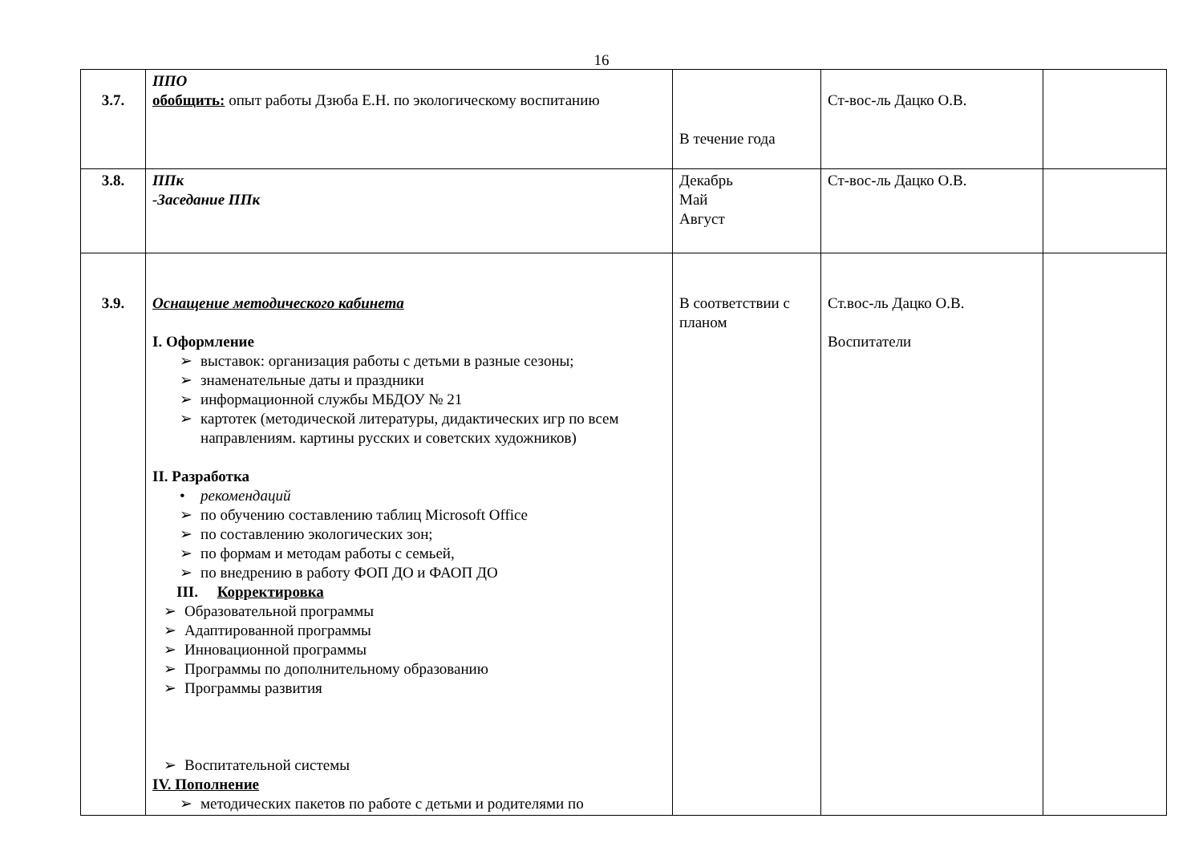16
| 3.7. | ППО обобщить: опыт работы Дзюба Е.Н. по экологическому воспитанию | В течение года | Ст-вос-ль Дацко О.В. | |
| 3.8. | ППк -Заседание ППк | Декабрь Май Август | Ст-вос-ль Дацко О.В. | |
| 3.9. | Оснащение методического кабинета I. Оформление ➢ выставок: организация работы с детьми в разные сезоны; ➢ знаменательные даты и праздники ➢ информационной службы МБДОУ № 21 ➢ картотек (методической литературы, дидактических игр по всем направлениям. картины русских и советских художников) II. Разработка • рекомендаций ➢ по обучению составлению таблиц Microsoft Office ➢ по составлению экологических зон; ➢ по формам и методам работы с семьей, ➢ по внедрению в работу ФОП ДО и ФАОП ДО III. Корректировка ➢ Образовательной программы ➢ Адаптированной программы ➢ Инновационной программы ➢ Программы по дополнительному образованию ➢ Программы развития ➢ Воспитательной системы IV. Пополнение ➢ методических пакетов по работе с детьми и родителями по | В соответствии с планом | Ст.вос-ль Дацко О.В. Воспитатели | |